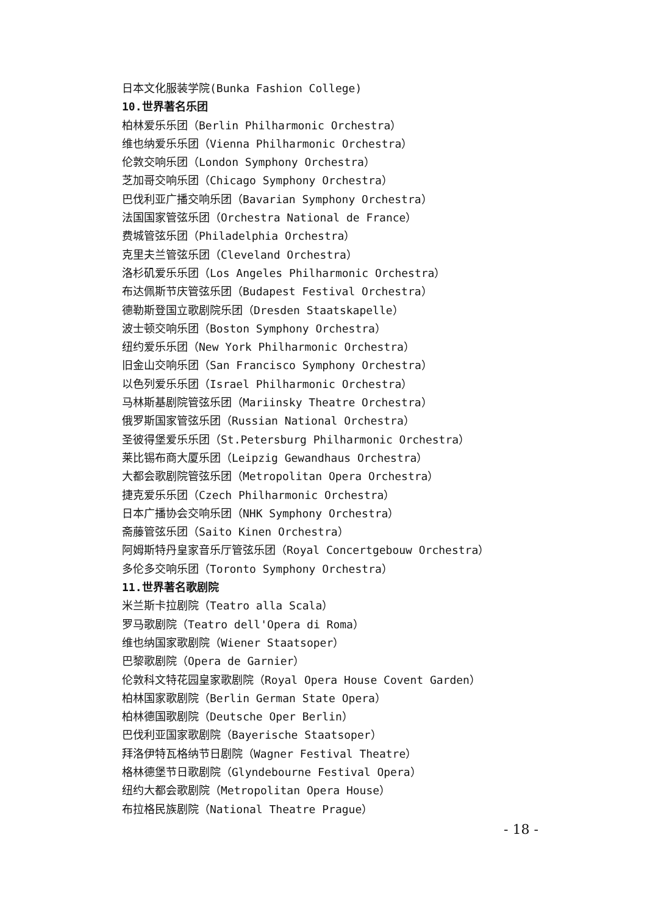日本文化服装学院(Bunka Fashion College)
10.世界著名乐团
柏林爱乐乐团（Berlin Philharmonic Orchestra）
维也纳爱乐乐团（Vienna Philharmonic Orchestra）
伦敦交响乐团（London Symphony Orchestra）
芝加哥交响乐团（Chicago Symphony Orchestra）
巴伐利亚广播交响乐团（Bavarian Symphony Orchestra）
法国国家管弦乐团（Orchestra National de France）
费城管弦乐团（Philadelphia Orchestra）
克里夫兰管弦乐团（Cleveland Orchestra）
洛杉矶爱乐乐团（Los Angeles Philharmonic Orchestra）
布达佩斯节庆管弦乐团（Budapest Festival Orchestra）
德勒斯登国立歌剧院乐团（Dresden Staatskapelle）
波士顿交响乐团（Boston Symphony Orchestra）
纽约爱乐乐团（New York Philharmonic Orchestra）
旧金山交响乐团（San Francisco Symphony Orchestra）
以色列爱乐乐团（Israel Philharmonic Orchestra）
马林斯基剧院管弦乐团（Mariinsky Theatre Orchestra）
俄罗斯国家管弦乐团（Russian National Orchestra）
圣彼得堡爱乐乐团（St.Petersburg Philharmonic Orchestra）
莱比锡布商大厦乐团（Leipzig Gewandhaus Orchestra）
大都会歌剧院管弦乐团（Metropolitan Opera Orchestra）
捷克爱乐乐团（Czech Philharmonic Orchestra）
日本广播协会交响乐团（NHK Symphony Orchestra）
斋藤管弦乐团（Saito Kinen Orchestra）
阿姆斯特丹皇家音乐厅管弦乐团（Royal Concertgebouw Orchestra）
多伦多交响乐团（Toronto Symphony Orchestra）
11.世界著名歌剧院
米兰斯卡拉剧院（Teatro alla Scala）
罗马歌剧院（Teatro dell'Opera di Roma）
维也纳国家歌剧院（Wiener Staatsoper）
巴黎歌剧院（Opera de Garnier）
伦敦科文特花园皇家歌剧院（Royal Opera House Covent Garden）
柏林国家歌剧院（Berlin German State Opera）
柏林德国歌剧院（Deutsche Oper Berlin）
巴伐利亚国家歌剧院（Bayerische Staatsoper）
拜洛伊特瓦格纳节日剧院（Wagner Festival Theatre）
格林德堡节日歌剧院（Glyndebourne Festival Opera）
纽约大都会歌剧院（Metropolitan Opera House）
布拉格民族剧院（National Theatre Prague）
- 18 -